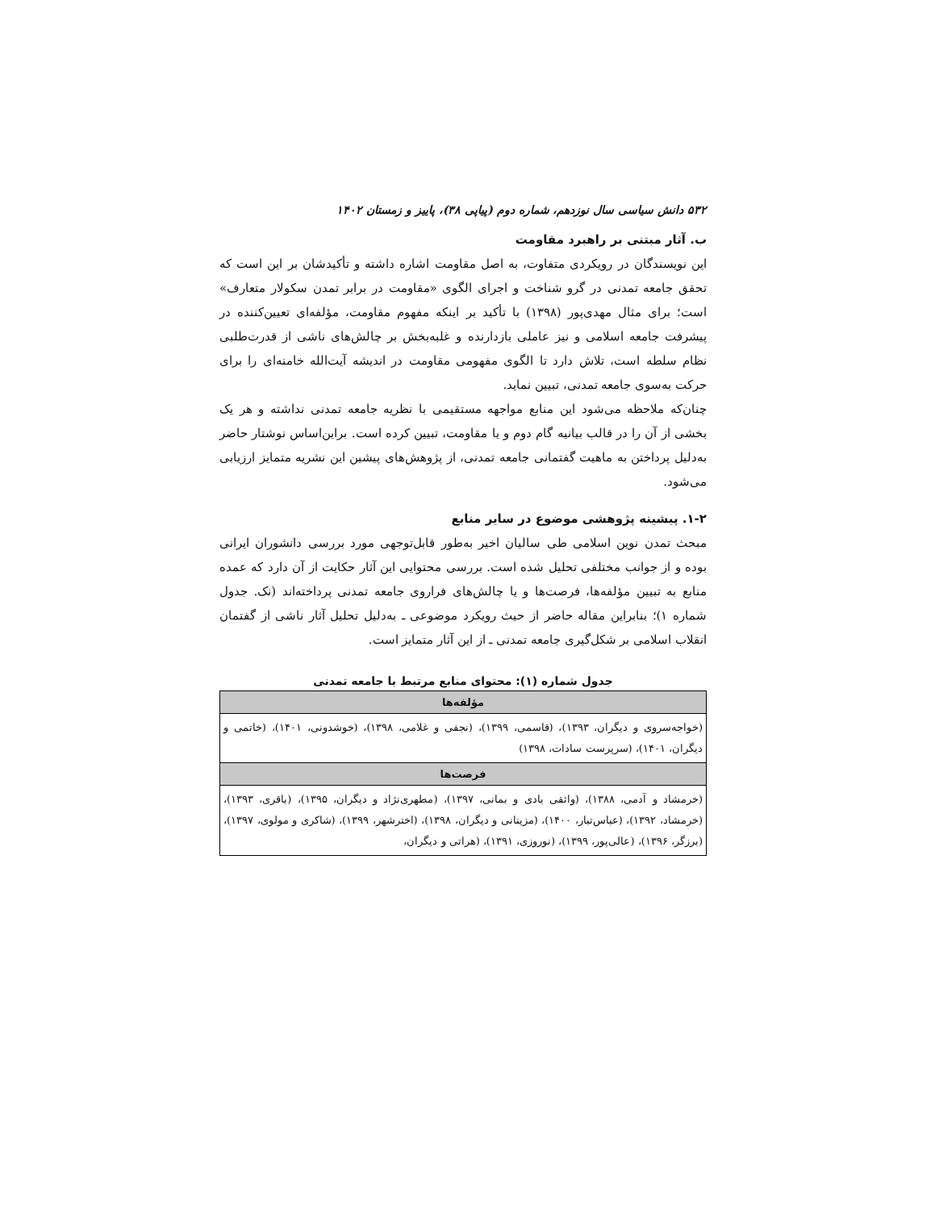۵۳۲ دانش سیاسی سال نوزدهم، شماره دوم (پیاپی ۳۸)، پاییز و زمستان ۱۴۰۲
ب. آثار مبتنی بر راهبرد مقاومت
این نویسندگان در رویکردی متفاوت، به اصل مقاومت اشاره داشته و تأکیدشان بر این است که تحقق جامعه تمدنی در گرو شناخت و اجرای الگوی «مقاومت در برابر تمدن سکولار متعارف» است؛ برای مثال مهدی‌پور (۱۳۹۸) با تأکید بر اینکه مفهوم مقاومت، مؤلفه‌ای تعیین‌کننده در پیشرفت جامعه اسلامی و نیز عاملی بازدارنده و غلبه‌بخش بر چالش‌های ناشی از قدرت‌طلبی نظام سلطه است، تلاش دارد تا الگوی مفهومی مقاومت در اندیشه آیت‌الله خامنه‌ای را برای حرکت به‌سوی جامعه تمدنی، تبیین نماید.
چنان‌که ملاحظه می‌شود این منابع مواجهه مستقیمی با نظریه جامعه تمدنی نداشته و هر یک بخشی از آن را در قالب بیانیه گام دوم و یا مقاومت، تبیین کرده است. براین‌اساس نوشتار حاضر به‌دلیل پرداختن به ماهیت گفتمانی جامعه تمدنی، از پژوهش‌های پیشین این نشریه متمایز ارزیابی می‌شود.
۱-۲. پیشینه پژوهشی موضوع در سایر منابع
مبحث تمدن نوین اسلامی طی سالیان اخیر به‌طور قابل‌توجهی مورد بررسی دانشوران ایرانی بوده و از جوانب مختلفی تحلیل شده است. بررسی محتوایی این آثار حکایت از آن دارد که عمده منابع به تبیین مؤلفه‌ها، فرصت‌ها و یا چالش‌های فراروی جامعه تمدنی پرداخته‌اند (نک. جدول شماره ۱)؛ بنابراین مقاله حاضر از حیث رویکرد موضوعی ـ به‌دلیل تحلیل آثار ناشی از گفتمان انقلاب اسلامی بر شکل‌گیری جامعه تمدنی ـ از این آثار متمایز است.
جدول شماره (۱): محتوای منابع مرتبط با جامعه تمدنی
| مؤلفه‌ها |
| --- |
| (خواجه‌سروی و دیگران، ۱۳۹۳)، (قاسمی، ۱۳۹۹)، (نجفی و غلامی، ۱۳۹۸)، (خوشدونی، ۱۴۰۱)، (خاتمی و دیگران، ۱۴۰۱)، (سرپرست سادات، ۱۳۹۸) |
| فرصت‌ها |
| (خرمشاد و آدمی، ۱۳۸۸)، (واثقی بادی و بمانی، ۱۳۹۷)، (مطهری‌نژاد و دیگران، ۱۳۹۵)، (باقری، ۱۳۹۳)، (خرمشاد، ۱۳۹۲)، (عباس‌تبار، ۱۴۰۰)، (مزینانی و دیگران، ۱۳۹۸)، (اخترشهر، ۱۳۹۹)، (شاکری و مولوی، ۱۳۹۷)، (برزگر، ۱۳۹۶)، (عالی‌پور، ۱۳۹۹)، (نوروزی، ۱۳۹۱)، (هراتی و دیگران، |